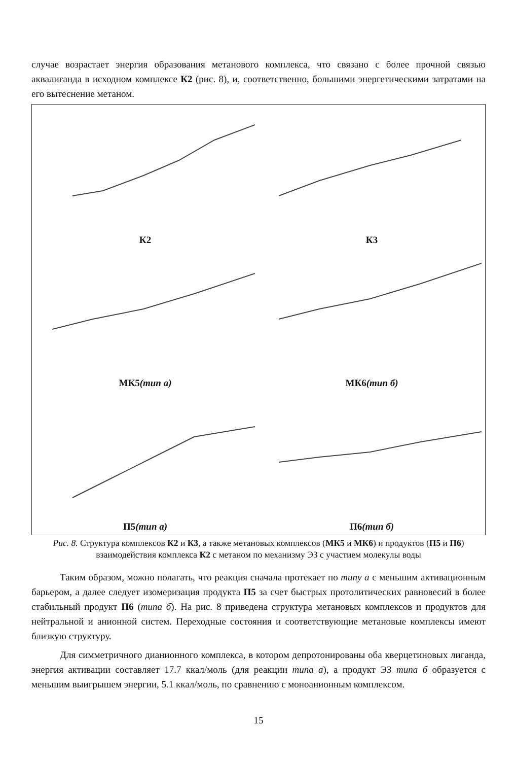случае возрастает энергия образования метанового комплекса, что связано с более прочной связью аквалиганда в исходном комплексе К2 (рис. 8), и, соответственно, большими энергетическими затратами на его вытеснение метаном.
К2
К3
МК5 (тип а)
МК6 (тип б)
П5 (тип а)
П6 (тип б)
Рис. 8. Структура комплексов К2 и К3, а также метановых комплексов (МК5 и МК6) и продуктов (П5 и П6) взаимодействия комплекса К2 с метаном по механизму ЭЗ с участием молекулы воды
Таким образом, можно полагать, что реакция сначала протекает по типу а с меньшим активационным барьером, а далее следует изомеризация продукта П5 за счет быстрых протолитических равновесий в более стабильный продукт П6 (типа б). На рис. 8 приведена структура метановых комплексов и продуктов для нейтральной и анионной систем. Переходные состояния и соответствующие метановые комплексы имеют близкую структуру.
Для симметричного дианионного комплекса, в котором депротонированы оба кверцетиновых лиганда, энергия активации составляет 17.7 ккал/моль (для реакции типа а), а продукт ЭЗ типа б образуется с меньшим выигрышем энергии, 5.1 ккал/моль, по сравнению с моноанионным комплексом.
15